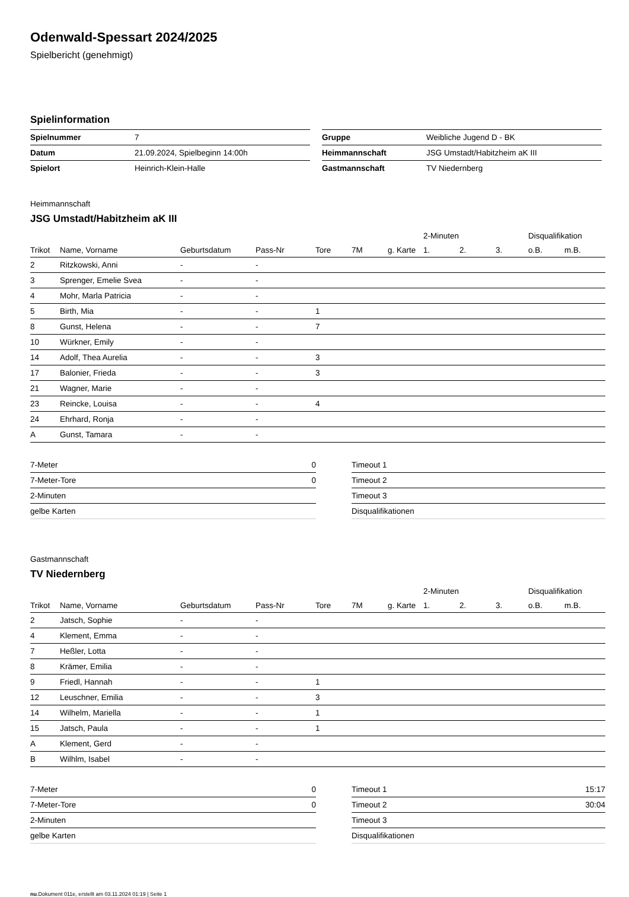Odenwald-Spessart 2024/2025
Spielbericht (genehmigt)
Spielinformation
| Spielnummer | 7 |
| Datum | 21.09.2024, Spielbeginn 14:00h |
| Spielort | Heinrich-Klein-Halle |
| Gruppe | Weibliche Jugend D - BK |
| Heimmannschaft | JSG Umstadt/Habitzheim aK III |
| Gastmannschaft | TV Niedernberg |
Heimmannschaft
JSG Umstadt/Habitzheim aK III
| | | | | | | | 2-Minuten | | | Disqualifikation | |
| --- | --- | --- | --- | --- | --- | --- | --- | --- | --- | --- | --- |
| Trikot | Name, Vorname | Geburtsdatum | Pass-Nr | Tore | 7M | g. Karte | 1. | 2. | 3. | o.B. | m.B. |
| 2 | Ritzkowski, Anni | - | - | | | | | | | | |
| 3 | Sprenger, Emelie Svea | - | - | | | | | | | | |
| 4 | Mohr, Marla Patricia | - | - | | | | | | | | |
| 5 | Birth, Mia | - | - | 1 | | | | | | | |
| 8 | Gunst, Helena | - | - | 7 | | | | | | | |
| 10 | Würkner, Emily | - | - | | | | | | | | |
| 14 | Adolf, Thea Aurelia | - | - | 3 | | | | | | | |
| 17 | Balonier, Frieda | - | - | 3 | | | | | | | |
| 21 | Wagner, Marie | - | - | | | | | | | | |
| 23 | Reincke, Louisa | - | - | 4 | | | | | | | |
| 24 | Ehrhard, Ronja | - | - | | | | | | | | |
| A | Gunst, Tamara | - | - | | | | | | | | |
| 7-Meter | 0 |
| 7-Meter-Tore | 0 |
| 2-Minuten | |
| gelbe Karten | |
| Timeout 1 | |
| Timeout 2 | |
| Timeout 3 | |
| Disqualifikationen | |
Gastmannschaft
TV Niedernberg
| | | | | | | | 2-Minuten | | | Disqualifikation | |
| --- | --- | --- | --- | --- | --- | --- | --- | --- | --- | --- | --- |
| Trikot | Name, Vorname | Geburtsdatum | Pass-Nr | Tore | 7M | g. Karte | 1. | 2. | 3. | o.B. | m.B. |
| 2 | Jatsch, Sophie | - | - | | | | | | | | |
| 4 | Klement, Emma | - | - | | | | | | | | |
| 7 | Heßler, Lotta | - | - | | | | | | | | |
| 8 | Krämer, Emilia | - | - | | | | | | | | |
| 9 | Friedl, Hannah | - | - | 1 | | | | | | | |
| 12 | Leuschner, Emilia | - | - | 3 | | | | | | | |
| 14 | Wilhelm, Mariella | - | - | 1 | | | | | | | |
| 15 | Jatsch, Paula | - | - | 1 | | | | | | | |
| A | Klement, Gerd | - | - | | | | | | | | |
| B | Wilhlm, Isabel | - | - | | | | | | | | |
| 7-Meter | 0 |
| 7-Meter-Tore | 0 |
| 2-Minuten | |
| gelbe Karten | |
| Timeout 1 | 15:17 |
| Timeout 2 | 30:04 |
| Timeout 3 | |
| Disqualifikationen | |
nu.Dokument 011e, erstellt am 03.11.2024 01:19 | Seite 1